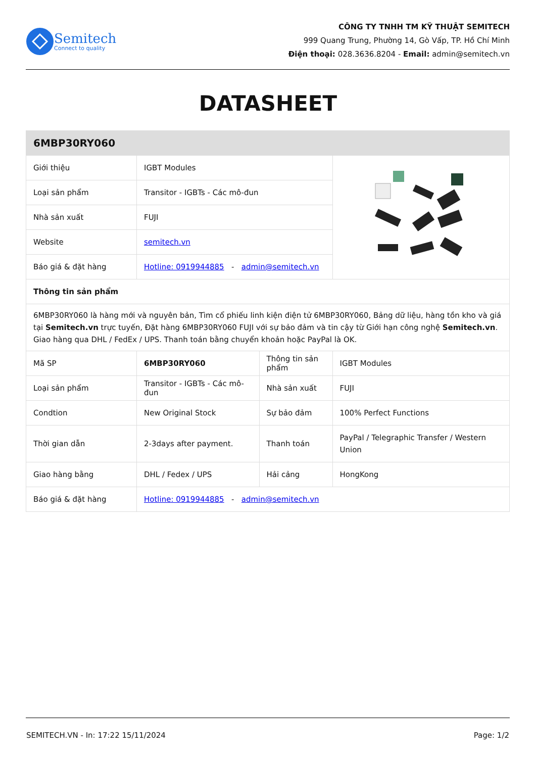Semitech
Connect to quality
CÔNG TY TNHH TM KỸ THUẬT SEMITECH
999 Quang Trung, Phường 14, Gò Vấp, TP. Hồ Chí Minh
Điện thoại: 028.3636.8204 - Email: admin@semitech.vn
DATASHEET
| 6MBP30RY060 | | | |
| --- | --- | --- | --- |
| Giới thiệu | IGBT Modules | | |
| Loại sản phẩm | Transitor - IGBTs - Các mô-đun | | |
| Nhà sản xuất | FUJI | | |
| Website | semitech.vn | | |
| Báo giá & đặt hàng | Hotline: 0919944885 - admin@semitech.vn | | |
| Thông tin sản phẩm | | | |
| 6MBP30RY060 là hàng mới và nguyên bản, Tìm cổ phiếu linh kiện điện tử 6MBP30RY060, Bảng dữ liệu, hàng tồn kho và giá tại Semitech.vn trực tuyến, Đặt hàng 6MBP30RY060 FUJI với sự bảo đảm và tin cậy từ Giới hạn công nghệ Semitech.vn . Giao hàng qua DHL / FedEx / UPS. Thanh toán bằng chuyển khoản hoặc PayPal là OK. | | | |
| Mã SP | 6MBP30RY060 | Thông tin sản phẩm | IGBT Modules |
| Loại sản phẩm | Transitor - IGBTs - Các mô-đun | Nhà sản xuất | FUJI |
| Condtion | New Original Stock | Sự bảo đảm | 100% Perfect Functions |
| Thời gian dẫn | 2-3days after payment. | Thanh toán | PayPal / Telegraphic Transfer / Western Union |
| Giao hàng bằng | DHL / Fedex / UPS | Hải cảng | HongKong |
| Báo giá & đặt hàng | Hotline: 0919944885 - admin@semitech.vn | | |
SEMITECH.VN - In: 17:22 15/11/2024 Page: 1/2